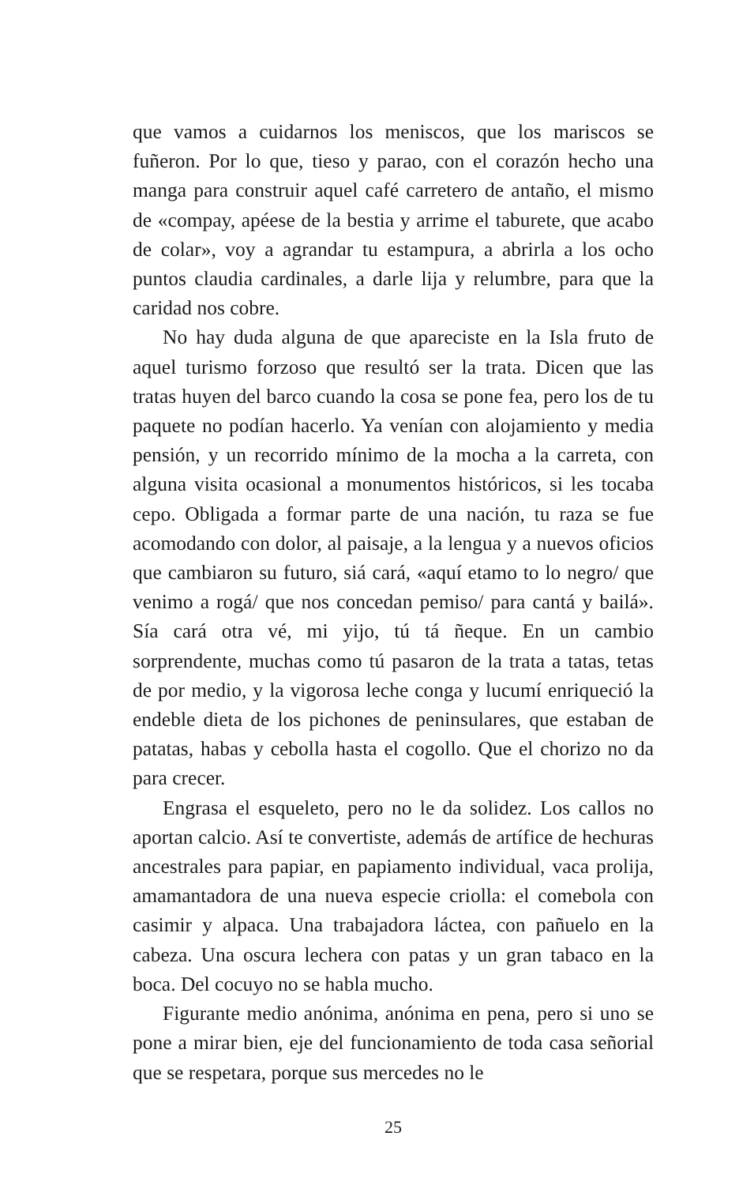que vamos a cuidarnos los meniscos, que los mariscos se fuñeron. Por lo que, tieso y parao, con el corazón hecho una manga para construir aquel café carretero de antaño, el mismo de «compay, apéese de la bestia y arrime el taburete, que acabo de colar», voy a agrandar tu estampura, a abrirla a los ocho puntos claudia cardinales, a darle lija y relumbre, para que la caridad nos cobre.
No hay duda alguna de que apareciste en la Isla fruto de aquel turismo forzoso que resultó ser la trata. Dicen que las tratas huyen del barco cuando la cosa se pone fea, pero los de tu paquete no podían hacerlo. Ya venían con alojamiento y media pensión, y un recorrido mínimo de la mocha a la carreta, con alguna visita ocasional a monumentos históricos, si les tocaba cepo. Obligada a formar parte de una nación, tu raza se fue acomodando con dolor, al paisaje, a la lengua y a nuevos oficios que cambiaron su futuro, siá cará, «aquí etamo to lo negro/ que venimo a rogá/ que nos concedan pemiso/ para cantá y bailá». Sía cará otra vé, mi yijo, tú tá ñeque. En un cambio sorprendente, muchas como tú pasaron de la trata a tatas, tetas de por medio, y la vigorosa leche conga y lucumí enriqueció la endeble dieta de los pichones de peninsulares, que estaban de patatas, habas y cebolla hasta el cogollo. Que el chorizo no da para crecer.
Engrasa el esqueleto, pero no le da solidez. Los callos no aportan calcio. Así te convertiste, además de artífice de hechuras ancestrales para papiar, en papiamento individual, vaca prolija, amamantadora de una nueva especie criolla: el comebola con casimir y alpaca. Una trabajadora láctea, con pañuelo en la cabeza. Una oscura lechera con patas y un gran tabaco en la boca. Del cocuyo no se habla mucho.
Figurante medio anónima, anónima en pena, pero si uno se pone a mirar bien, eje del funcionamiento de toda casa señorial que se respetara, porque sus mercedes no le
25